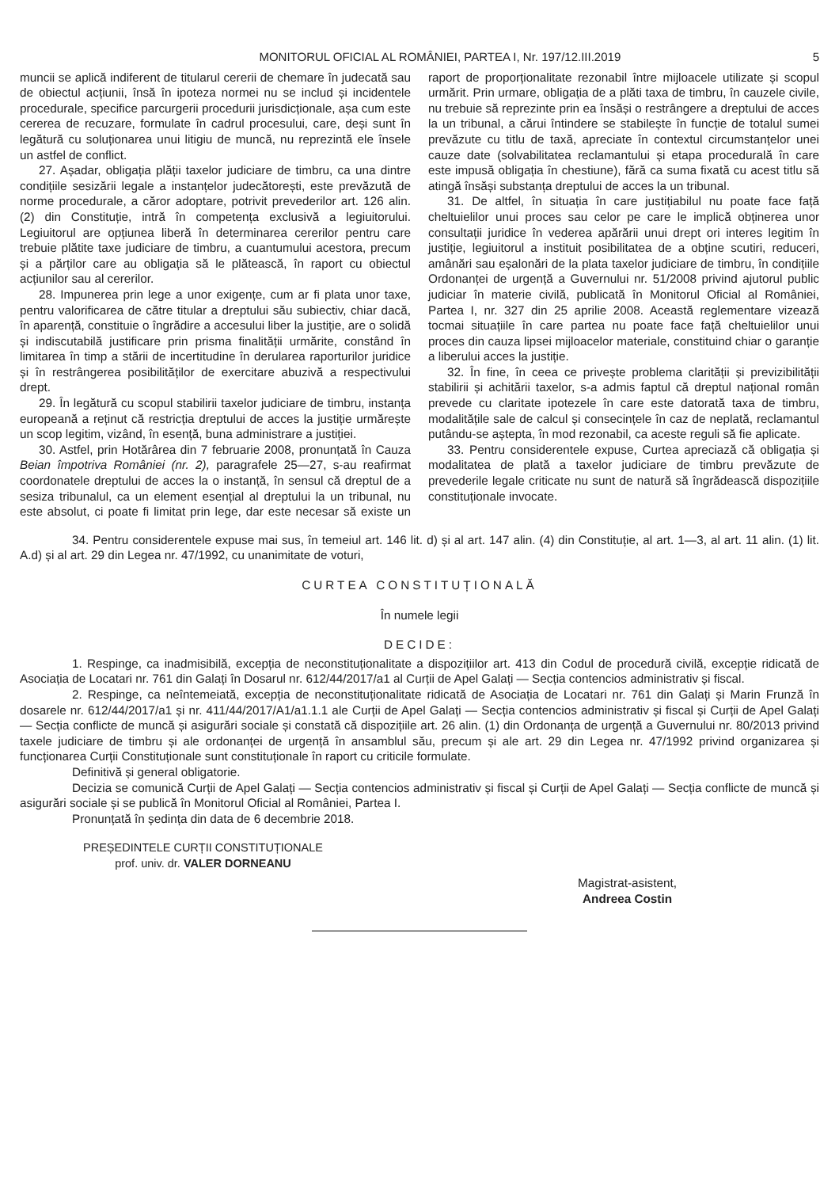MONITORUL OFICIAL AL ROMÂNIEI, PARTEA I, Nr. 197/12.III.2019 5
muncii se aplică indiferent de titularul cererii de chemare în judecată sau de obiectul acțiunii, însă în ipoteza normei nu se includ și incidentele procedurale, specifice parcurgerii procedurii jurisdicționale, așa cum este cererea de recuzare, formulate în cadrul procesului, care, deși sunt în legătură cu soluționarea unui litigiu de muncă, nu reprezintă ele însele un astfel de conflict.
27. Așadar, obligația plății taxelor judiciare de timbru, ca una dintre condițiile sesizării legale a instanțelor judecătorești, este prevăzută de norme procedurale, a căror adoptare, potrivit prevederilor art. 126 alin. (2) din Constituție, intră în competența exclusivă a legiuitorului. Legiuitorul are opțiunea liberă în determinarea cererilor pentru care trebuie plătite taxe judiciare de timbru, a cuantumului acestora, precum și a părților care au obligația să le plătească, în raport cu obiectul acțiunilor sau al cererilor.
28. Impunerea prin lege a unor exigențe, cum ar fi plata unor taxe, pentru valorificarea de către titular a dreptului său subiectiv, chiar dacă, în aparență, constituie o îngrădire a accesului liber la justiție, are o solidă și indiscutabilă justificare prin prisma finalității urmărite, constând în limitarea în timp a stării de incertitudine în derularea raporturilor juridice și în restrângerea posibilităților de exercitare abuzivă a respectivului drept.
29. În legătură cu scopul stabilirii taxelor judiciare de timbru, instanța europeană a reținut că restricția dreptului de acces la justiție urmărește un scop legitim, vizând, în esență, buna administrare a justiției.
30. Astfel, prin Hotărârea din 7 februarie 2008, pronunțată în Cauza Beian împotriva României (nr. 2), paragrafele 25—27, s-au reafirmat coordonatele dreptului de acces la o instanță, în sensul că dreptul de a sesiza tribunalul, ca un element esențial al dreptului la un tribunal, nu este absolut, ci poate fi limitat prin lege, dar este necesar să existe un raport de proporționalitate rezonabil între mijloacele utilizate și scopul urmărit. Prin urmare, obligația de a plăti taxa de timbru, în cauzele civile, nu trebuie să reprezinte prin ea însăși o restrângere a dreptului de acces la un tribunal, a cărui întindere se stabilește în funcție de totalul sumei prevăzute cu titlu de taxă, apreciate în contextul circumstanțelor unei cauze date (solvabilitatea reclamantului și etapa procedurală în care este impusă obligația în chestiune), fără ca suma fixată cu acest titlu să atingă însăși substanța dreptului de acces la un tribunal.
31. De altfel, în situația în care justițiabilul nu poate face față cheltuielilor unui proces sau celor pe care le implică obținerea unor consultații juridice în vederea apărării unui drept ori interes legitim în justiție, legiuitorul a instituit posibilitatea de a obține scutiri, reduceri, amânări sau eșalonări de la plata taxelor judiciare de timbru, în condițiile Ordonanței de urgență a Guvernului nr. 51/2008 privind ajutorul public judiciar în materie civilă, publicată în Monitorul Oficial al României, Partea I, nr. 327 din 25 aprilie 2008. Această reglementare vizează tocmai situațiile în care partea nu poate face față cheltuielilor unui proces din cauza lipsei mijloacelor materiale, constituind chiar o garanție a liberului acces la justiție.
32. În fine, în ceea ce privește problema clarității și previzibilității stabilirii și achitării taxelor, s-a admis faptul că dreptul național român prevede cu claritate ipotezele în care este datorată taxa de timbru, modalitățile sale de calcul și consecințele în caz de neplată, reclamantul putându-se aștepta, în mod rezonabil, ca aceste reguli să fie aplicate.
33. Pentru considerentele expuse, Curtea apreciază că obligația și modalitatea de plată a taxelor judiciare de timbru prevăzute de prevederile legale criticate nu sunt de natură să îngrădească dispozițiile constituționale invocate.
34. Pentru considerentele expuse mai sus, în temeiul art. 146 lit. d) și al art. 147 alin. (4) din Constituție, al art. 1—3, al art. 11 alin. (1) lit. A.d) și al art. 29 din Legea nr. 47/1992, cu unanimitate de voturi,
CURTEA CONSTITUȚIONALĂ
În numele legii
DECIDE:
1. Respinge, ca inadmisibilă, excepția de neconstituționalitate a dispozițiilor art. 413 din Codul de procedură civilă, excepție ridicată de Asociația de Locatari nr. 761 din Galați în Dosarul nr. 612/44/2017/a1 al Curții de Apel Galați — Secția contencios administrativ și fiscal.
2. Respinge, ca neîntemeiată, excepția de neconstituționalitate ridicată de Asociația de Locatari nr. 761 din Galați și Marin Frunză în dosarele nr. 612/44/2017/a1 și nr. 411/44/2017/A1/a1.1.1 ale Curții de Apel Galați — Secția contencios administrativ și fiscal și Curții de Apel Galați — Secția conflicte de muncă și asigurări sociale și constată că dispozițiile art. 26 alin. (1) din Ordonanța de urgență a Guvernului nr. 80/2013 privind taxele judiciare de timbru și ale ordonanței de urgență în ansamblul său, precum și ale art. 29 din Legea nr. 47/1992 privind organizarea și funcționarea Curții Constituționale sunt constituționale în raport cu criticile formulate.
Definitivă și general obligatorie.
Decizia se comunică Curții de Apel Galați — Secția contencios administrativ și fiscal și Curții de Apel Galați — Secția conflicte de muncă și asigurări sociale și se publică în Monitorul Oficial al României, Partea I.
Pronunțată în ședința din data de 6 decembrie 2018.
PREȘEDINTELE CURȚII CONSTITUȚIONALE
prof. univ. dr. VALER DORNEANU
Magistrat-asistent,
Andreea Costin